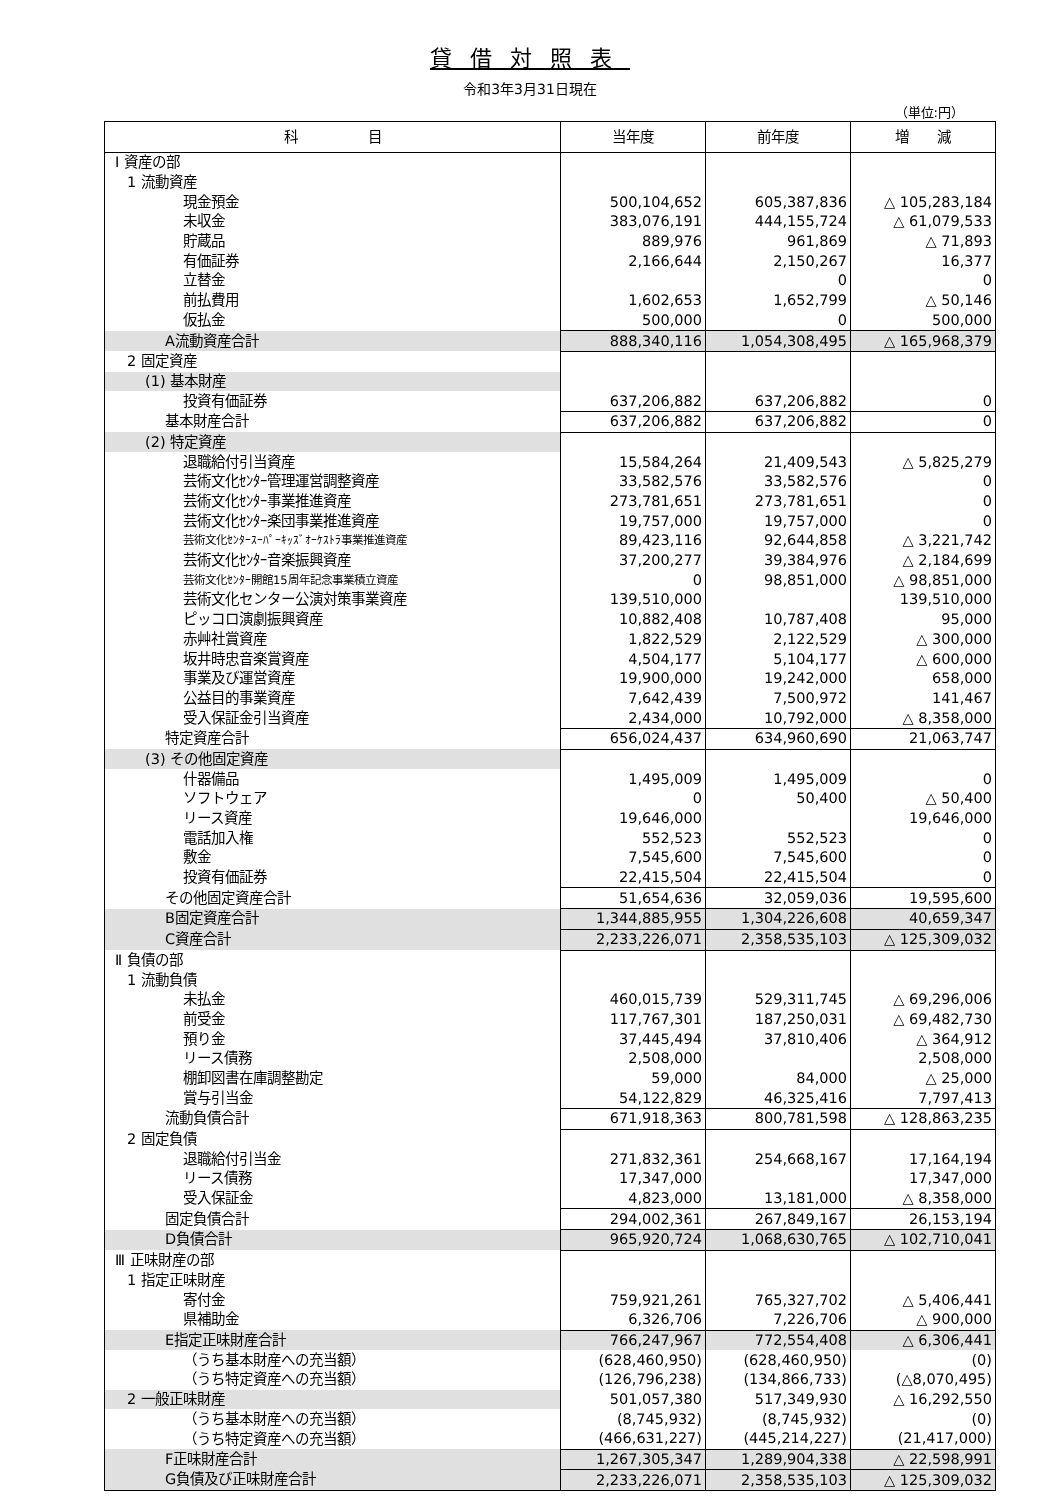貸借対照表
令和3年3月31日現在
（単位:円）
| 科 目 | 当年度 | 前年度 | 増 減 |
| --- | --- | --- | --- |
| Ⅰ 資産の部 | | | |
| 1 流動資産 | | | |
| 現金預金 | 500,104,652 | 605,387,836 | △ 105,283,184 |
| 未収金 | 383,076,191 | 444,155,724 | △ 61,079,533 |
| 貯蔵品 | 889,976 | 961,869 | △ 71,893 |
| 有価証券 | 2,166,644 | 2,150,267 | 16,377 |
| 立替金 | | 0 | 0 |
| 前払費用 | 1,602,653 | 1,652,799 | △ 50,146 |
| 仮払金 | 500,000 | 0 | 500,000 |
| A 流動資産合計 | 888,340,116 | 1,054,308,495 | △ 165,968,379 |
| 2 固定資産 | | | |
| (1) 基本財産 | | | |
| 投資有価証券 | 637,206,882 | 637,206,882 | 0 |
| 基本財産合計 | 637,206,882 | 637,206,882 | 0 |
| (2) 特定資産 | | | |
| 退職給付引当資産 | 15,584,264 | 21,409,543 | △ 5,825,279 |
| 芸術文化ｾﾝﾀｰ管理運営調整資産 | 33,582,576 | 33,582,576 | 0 |
| 芸術文化ｾﾝﾀｰ事業推進資産 | 273,781,651 | 273,781,651 | 0 |
| 芸術文化ｾﾝﾀｰ楽団事業推進資産 | 19,757,000 | 19,757,000 | 0 |
| 芸術文化ｾﾝﾀｰｽｰﾊﾟｰｷｯｽﾞｵｰｹｽﾄﾗ事業推進資産 | 89,423,116 | 92,644,858 | △ 3,221,742 |
| 芸術文化ｾﾝﾀｰ音楽振興資産 | 37,200,277 | 39,384,976 | △ 2,184,699 |
| 芸術文化ｾﾝﾀｰ開館15周年記念事業積立資産 | 0 | 98,851,000 | △ 98,851,000 |
| 芸術文化センター公演対策事業資産 | 139,510,000 | | 139,510,000 |
| ピッコロ演劇振興資産 | 10,882,408 | 10,787,408 | 95,000 |
| 赤艸社賞資産 | 1,822,529 | 2,122,529 | △ 300,000 |
| 坂井時忠音楽賞資産 | 4,504,177 | 5,104,177 | △ 600,000 |
| 事業及び運営資産 | 19,900,000 | 19,242,000 | 658,000 |
| 公益目的事業資産 | 7,642,439 | 7,500,972 | 141,467 |
| 受入保証金引当資産 | 2,434,000 | 10,792,000 | △ 8,358,000 |
| 特定資産合計 | 656,024,437 | 634,960,690 | 21,063,747 |
| (3) その他固定資産 | | | |
| 什器備品 | 1,495,009 | 1,495,009 | 0 |
| ソフトウェア | 0 | 50,400 | △ 50,400 |
| リース資産 | 19,646,000 | | 19,646,000 |
| 電話加入権 | 552,523 | 552,523 | 0 |
| 敷金 | 7,545,600 | 7,545,600 | 0 |
| 投資有価証券 | 22,415,504 | 22,415,504 | 0 |
| その他固定資産合計 | 51,654,636 | 32,059,036 | 19,595,600 |
| B 固定資産合計 | 1,344,885,955 | 1,304,226,608 | 40,659,347 |
| C 資産合計 | 2,233,226,071 | 2,358,535,103 | △ 125,309,032 |
| Ⅱ 負債の部 | | | |
| 1 流動負債 | | | |
| 未払金 | 460,015,739 | 529,311,745 | △ 69,296,006 |
| 前受金 | 117,767,301 | 187,250,031 | △ 69,482,730 |
| 預り金 | 37,445,494 | 37,810,406 | △ 364,912 |
| リース債務 | 2,508,000 | | 2,508,000 |
| 棚卸図書在庫調整勘定 | 59,000 | 84,000 | △ 25,000 |
| 賞与引当金 | 54,122,829 | 46,325,416 | 7,797,413 |
| 流動負債合計 | 671,918,363 | 800,781,598 | △ 128,863,235 |
| 2 固定負債 | | | |
| 退職給付引当金 | 271,832,361 | 254,668,167 | 17,164,194 |
| リース債務 | 17,347,000 | | 17,347,000 |
| 受入保証金 | 4,823,000 | 13,181,000 | △ 8,358,000 |
| 固定負債合計 | 294,002,361 | 267,849,167 | 26,153,194 |
| D 負債合計 | 965,920,724 | 1,068,630,765 | △ 102,710,041 |
| Ⅲ 正味財産の部 | | | |
| 1 指定正味財産 | | | |
| 寄付金 | 759,921,261 | 765,327,702 | △ 5,406,441 |
| 県補助金 | 6,326,706 | 7,226,706 | △ 900,000 |
| E 指定正味財産合計 | 766,247,967 | 772,554,408 | △ 6,306,441 |
| （うち基本財産への充当額） | (628,460,950) | (628,460,950) | (0) |
| （うち特定資産への充当額） | (126,796,238) | (134,866,733) | (△8,070,495) |
| 2 一般正味財産 | 501,057,380 | 517,349,930 | △ 16,292,550 |
| （うち基本財産への充当額） | (8,745,932) | (8,745,932) | (0) |
| （うち特定資産への充当額） | (466,631,227) | (445,214,227) | (21,417,000) |
| F 正味財産合計 | 1,267,305,347 | 1,289,904,338 | △ 22,598,991 |
| G 負債及び正味財産合計 | 2,233,226,071 | 2,358,535,103 | △ 125,309,032 |